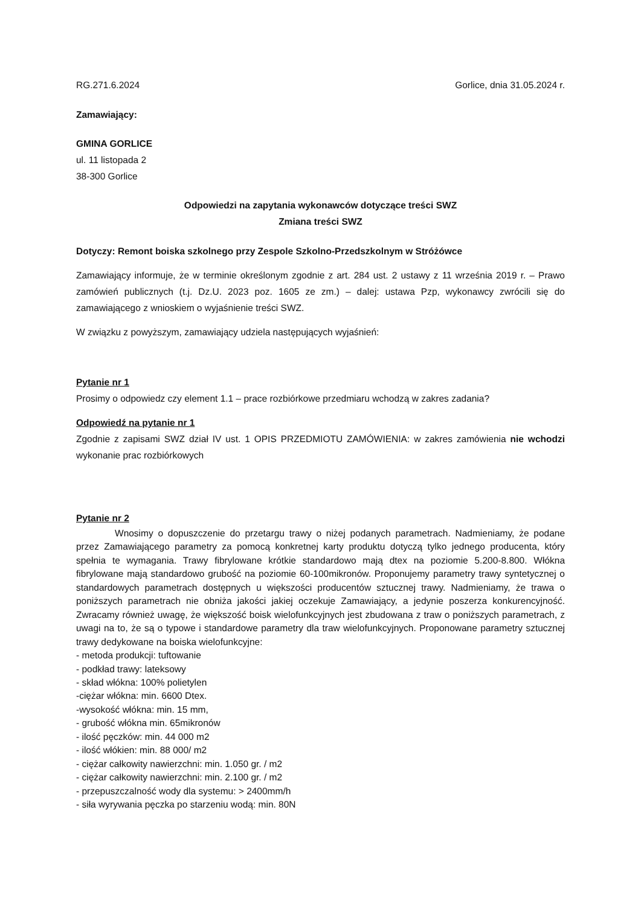RG.271.6.2024 Gorlice, dnia 31.05.2024 r.
Zamawiający:
GMINA GORLICE
ul. 11 listopada 2
38-300 Gorlice
Odpowiedzi na zapytania wykonawców dotyczące treści SWZ
Zmiana treści SWZ
Dotyczy: Remont boiska szkolnego przy Zespole Szkolno-Przedszkolnym w Stróżówce
Zamawiający informuje, że w terminie określonym zgodnie z art. 284 ust. 2 ustawy z 11 września 2019 r. – Prawo zamówień publicznych (t.j. Dz.U. 2023 poz. 1605 ze zm.) – dalej: ustawa Pzp, wykonawcy zwrócili się do zamawiającego z wnioskiem o wyjaśnienie treści SWZ.
W związku z powyższym, zamawiający udziela następujących wyjaśnień:
Pytanie nr 1
Prosimy o odpowiedz czy element 1.1 – prace rozbiórkowe przedmiaru wchodzą w zakres zadania?
Odpowiedź na pytanie nr 1
Zgodnie z zapisami SWZ dział IV ust. 1 OPIS PRZEDMIOTU ZAMÓWIENIA: w zakres zamówienia nie wchodzi wykonanie prac rozbiórkowych
Pytanie nr 2
Wnosimy o dopuszczenie do przetargu trawy o niżej podanych parametrach. Nadmieniamy, że podane przez Zamawiającego parametry za pomocą konkretnej karty produktu dotyczą tylko jednego producenta, który spełnia te wymagania. Trawy fibrylowane krótkie standardowo mają dtex na poziomie 5.200-8.800. Włókna fibrylowane mają standardowo grubość na poziomie 60-100mikronów. Proponujemy parametry trawy syntetycznej o standardowych parametrach dostępnych u większości producentów sztucznej trawy. Nadmieniamy, że trawa o poniższych parametrach nie obniża jakości jakiej oczekuje Zamawiający, a jedynie poszerza konkurencyjność. Zwracamy również uwagę, że większość boisk wielofunkcyjnych jest zbudowana z traw o poniższych parametrach, z uwagi na to, że są o typowe i standardowe parametry dla traw wielofunkcyjnych. Proponowane parametry sztucznej trawy dedykowane na boiska wielofunkcyjne:
- metoda produkcji: tuftowanie
- podkład trawy: lateksowy
- skład włókna: 100% polietylen
-ciężar włókna: min. 6600 Dtex.
-wysokość włókna: min. 15 mm,
- grubość włókna min. 65mikronów
- ilość pęczków: min. 44 000 m2
- ilość włókien: min. 88 000/ m2
- ciężar całkowity nawierzchni: min. 1.050 gr. / m2
- ciężar całkowity nawierzchni: min. 2.100 gr. / m2
- przepuszczalność wody dla systemu: > 2400mm/h
- siła wyrywania pęczka po starzeniu wodą: min. 80N